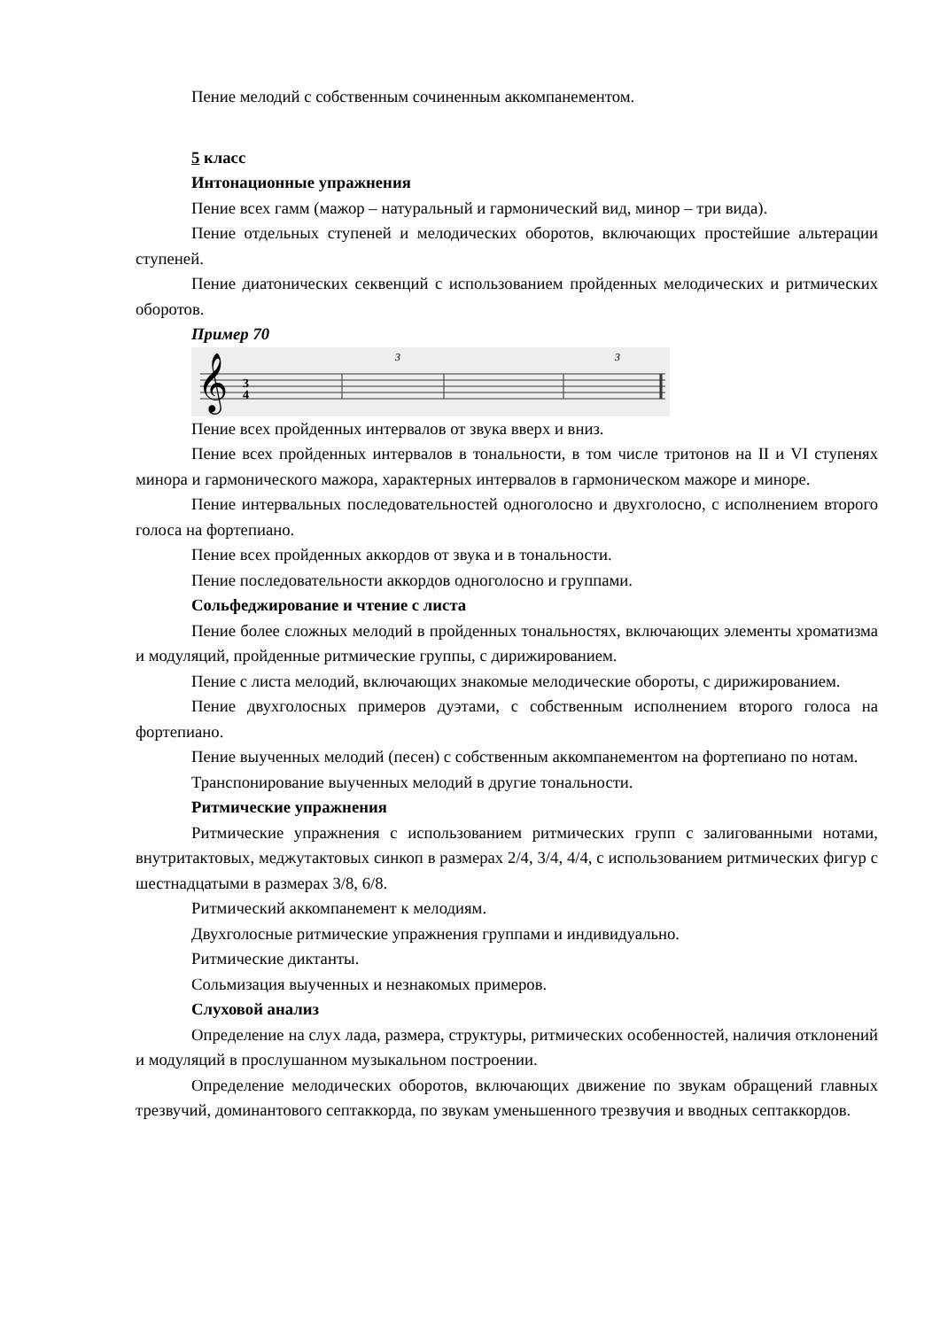Пение мелодий с собственным сочиненным аккомпанементом.
5 класс
Интонационные упражнения
Пение всех гамм (мажор – натуральный и гармонический вид, минор – три вида).
Пение отдельных ступеней и мелодических оборотов, включающих простейшие альтерации ступеней.
Пение диатонических секвенций с использованием пройденных мелодических и ритмических оборотов.
Пример 70
𝄞
3
4
3
3
Пение всех пройденных интервалов от звука вверх и вниз.
Пение всех пройденных интервалов в тональности, в том числе тритонов на II и VI ступенях минора и гармонического мажора, характерных интервалов в гармоническом мажоре и миноре.
Пение интервальных последовательностей одноголосно и двухголосно, с исполнением второго голоса на фортепиано.
Пение всех пройденных аккордов от звука и в тональности.
Пение последовательности аккордов одноголосно и группами.
Сольфеджирование и чтение с листа
Пение более сложных мелодий в пройденных тональностях, включающих элементы хроматизма и модуляций, пройденные ритмические группы, с дирижированием.
Пение с листа мелодий, включающих знакомые мелодические обороты, с дирижированием.
Пение двухголосных примеров дуэтами, с собственным исполнением второго голоса на фортепиано.
Пение выученных мелодий (песен) с собственным аккомпанементом на фортепиано по нотам.
Транспонирование выученных мелодий в другие тональности.
Ритмические упражнения
Ритмические упражнения с использованием ритмических групп с залигованными нотами, внутритактовых, меджутактовых синкоп в размерах 2/4, 3/4, 4/4, с использованием ритмических фигур с шестнадцатыми в размерах 3/8, 6/8.
Ритмический аккомпанемент к мелодиям.
Двухголосные ритмические упражнения группами и индивидуально.
Ритмические диктанты.
Сольмизация выученных и незнакомых примеров.
Слуховой анализ
Определение на слух лада, размера, структуры, ритмических особенностей, наличия отклонений и модуляций в прослушанном музыкальном построении.
Определение мелодических оборотов, включающих движение по звукам обращений главных трезвучий, доминантового септаккорда, по звукам уменьшенного трезвучия и вводных септаккордов.